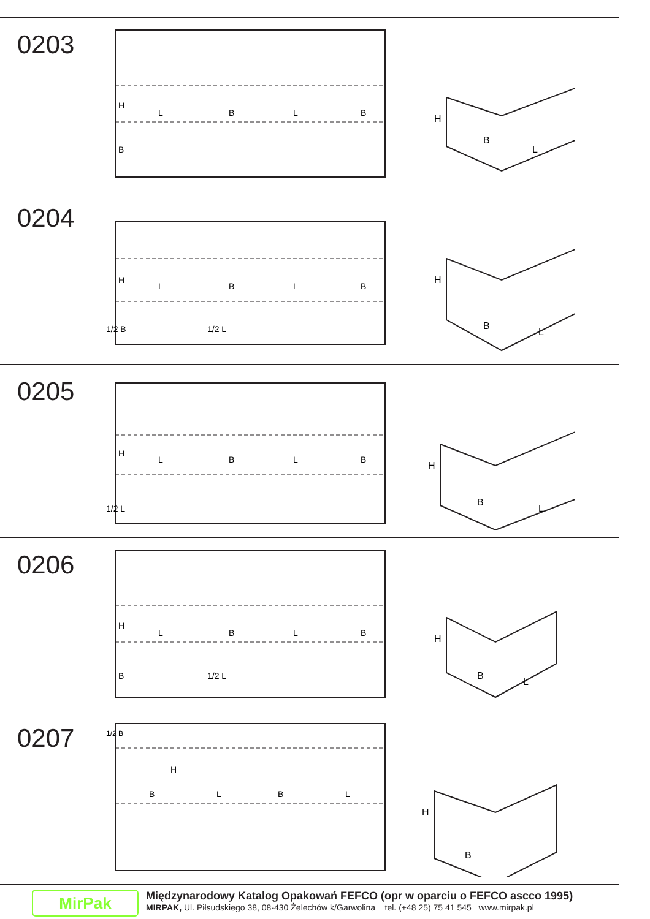0203
H
L
B
L
B
B
H
B
L
0204
H
L
B
L
B
1/2 B
1/2 L
H
B
L
0205
H
L
B
L
B
1/2 L
H
B
L
0206
H
L
B
L
B
B
1/2 L
H
B
L
0207
1/2 B
H
B
L
B
L
H
B
MirPak
Międzynarodowy Katalog Opakowań FEFCO (opr w oparciu o FEFCO ascco 1995)
MIRPAK, Ul. Piłsudskiego 38, 08-430 Żelechów k/Garwolina tel. (+48 25) 75 41 545 www.mirpak.pl